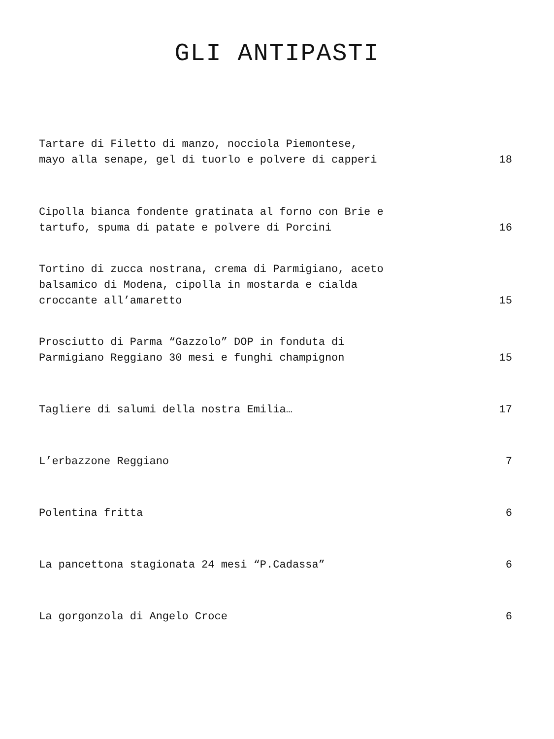GLI ANTIPASTI
Tartare di Filetto di manzo, nocciola Piemontese,
mayo alla senape, gel di tuorlo e polvere di capperi
18
Cipolla bianca fondente gratinata al forno con Brie e
tartufo, spuma di patate e polvere di Porcini
16
Tortino di zucca nostrana, crema di Parmigiano, aceto
balsamico di Modena, cipolla in mostarda e cialda
croccante all’amaretto
15
Prosciutto di Parma “Gazzolo” DOP in fonduta di
Parmigiano Reggiano 30 mesi e funghi champignon
15
Tagliere di salumi della nostra Emilia…
17
L’erbazzone Reggiano
7
Polentina fritta
6
La pancettona stagionata 24 mesi “P.Cadassa”
6
La gorgonzola di Angelo Croce
6